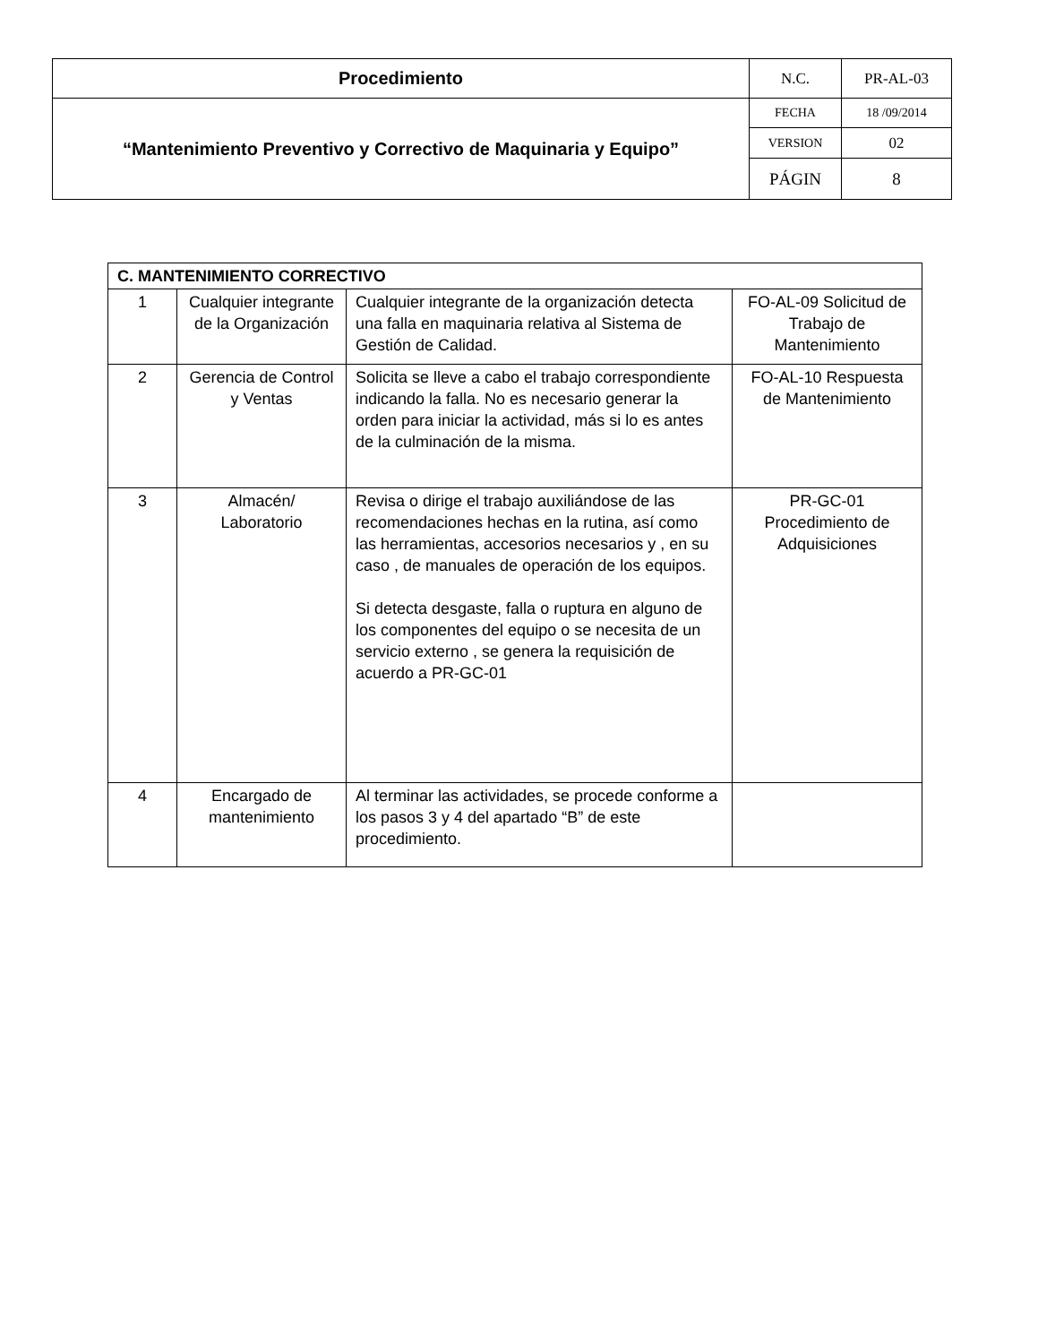| Procedimiento | N.C. | PR-AL-03 |
| “Mantenimiento Preventivo y Correctivo de Maquinaria y Equipo” | FECHA | 18 /09/2014 |
| | VERSION | 02 |
| | PÁGIN | 8 |
| C. MANTENIMIENTO CORRECTIVO | | | |
| 1 | Cualquier integrante de la Organización | Cualquier integrante de la organización detecta una falla en maquinaria relativa al Sistema de Gestión de Calidad. | FO-AL-09 Solicitud de Trabajo de Mantenimiento |
| 2 | Gerencia de Control y Ventas | Solicita se lleve a cabo el trabajo correspondiente indicando la falla. No es necesario generar la orden para iniciar la actividad, más si lo es antes de la culminación de la misma. | FO-AL-10 Respuesta de Mantenimiento |
| 3 | Almacén/ Laboratorio | Revisa o dirige el trabajo auxiliándose de las recomendaciones hechas en la rutina, así como las herramientas, accesorios necesarios y , en su caso , de manuales de operación de los equipos. Si detecta desgaste, falla o ruptura en alguno de los componentes del equipo o se necesita de un servicio externo , se genera la requisición de acuerdo a PR-GC-01 | PR-GC-01 Procedimiento de Adquisiciones |
| 4 | Encargado de mantenimiento | Al terminar las actividades, se procede conforme a los pasos 3 y 4 del apartado “B” de este procedimiento. | |